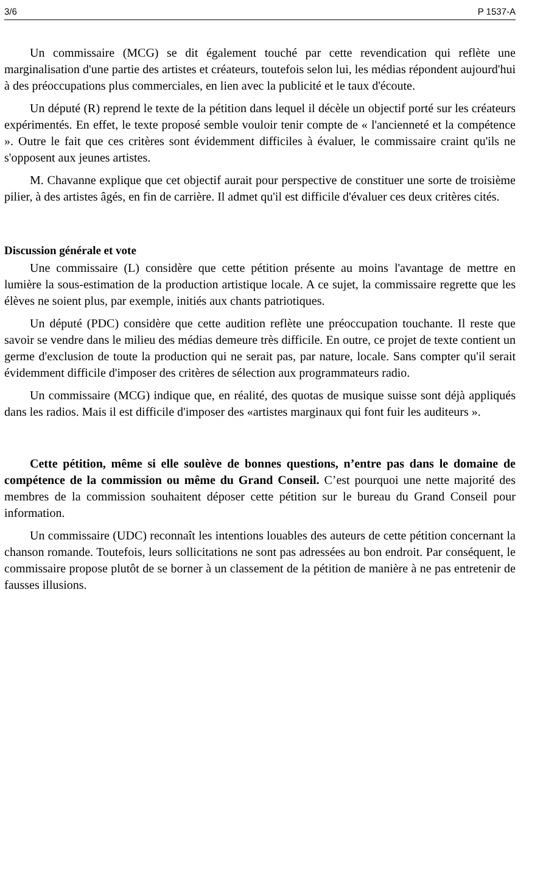3/6 P 1537-A
Un commissaire (MCG) se dit également touché par cette revendication qui reflète une marginalisation d'une partie des artistes et créateurs, toutefois selon lui, les médias répondent aujourd'hui à des préoccupations plus commerciales, en lien avec la publicité et le taux d'écoute.
Un député (R) reprend le texte de la pétition dans lequel il décèle un objectif porté sur les créateurs expérimentés. En effet, le texte proposé semble vouloir tenir compte de « l'ancienneté et la compétence ». Outre le fait que ces critères sont évidemment difficiles à évaluer, le commissaire craint qu'ils ne s'opposent aux jeunes artistes.
M. Chavanne explique que cet objectif aurait pour perspective de constituer une sorte de troisième pilier, à des artistes âgés, en fin de carrière. Il admet qu'il est difficile d'évaluer ces deux critères cités.
Discussion générale et vote
Une commissaire (L) considère que cette pétition présente au moins l'avantage de mettre en lumière la sous-estimation de la production artistique locale. A ce sujet, la commissaire regrette que les élèves ne soient plus, par exemple, initiés aux chants patriotiques.
Un député (PDC) considère que cette audition reflète une préoccupation touchante. Il reste que savoir se vendre dans le milieu des médias demeure très difficile. En outre, ce projet de texte contient un germe d'exclusion de toute la production qui ne serait pas, par nature, locale. Sans compter qu'il serait évidemment difficile d'imposer des critères de sélection aux programmateurs radio.
Un commissaire (MCG) indique que, en réalité, des quotas de musique suisse sont déjà appliqués dans les radios. Mais il est difficile d'imposer des «artistes marginaux qui font fuir les auditeurs ».
Cette pétition, même si elle soulève de bonnes questions, n’entre pas dans le domaine de compétence de la commission ou même du Grand Conseil. C’est pourquoi une nette majorité des membres de la commission souhaitent déposer cette pétition sur le bureau du Grand Conseil pour information.
Un commissaire (UDC) reconnaît les intentions louables des auteurs de cette pétition concernant la chanson romande. Toutefois, leurs sollicitations ne sont pas adressées au bon endroit. Par conséquent, le commissaire propose plutôt de se borner à un classement de la pétition de manière à ne pas entretenir de fausses illusions.